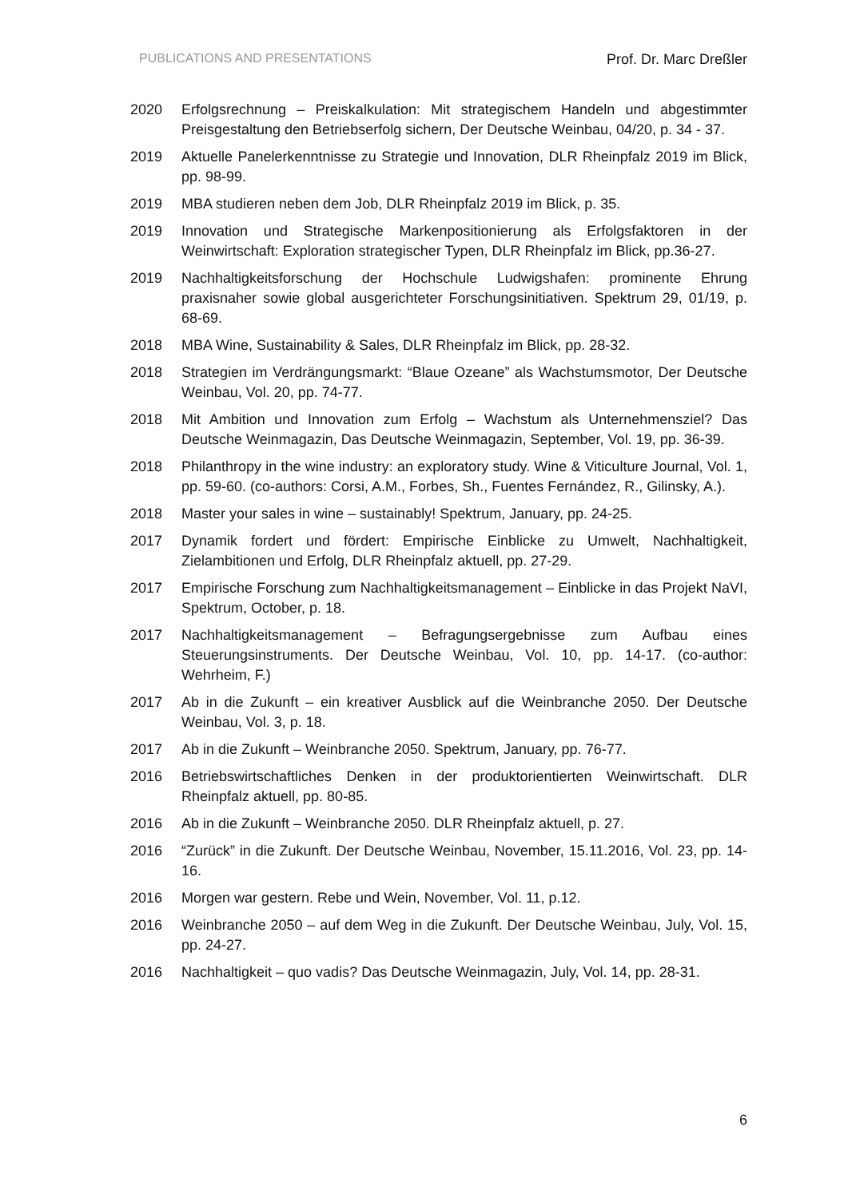PUBLICATIONS AND PRESENTATIONS Prof. Dr. Marc Dreßler
2020 Erfolgsrechnung – Preiskalkulation: Mit strategischem Handeln und abgestimmter Preisgestaltung den Betriebserfolg sichern, Der Deutsche Weinbau, 04/20, p. 34 - 37.
2019 Aktuelle Panelerkenntnisse zu Strategie und Innovation, DLR Rheinpfalz 2019 im Blick, pp. 98-99.
2019 MBA studieren neben dem Job, DLR Rheinpfalz 2019 im Blick, p. 35.
2019 Innovation und Strategische Markenpositionierung als Erfolgsfaktoren in der Weinwirtschaft: Exploration strategischer Typen, DLR Rheinpfalz im Blick, pp.36-27.
2019 Nachhaltigkeitsforschung der Hochschule Ludwigshafen: prominente Ehrung praxisnaher sowie global ausgerichteter Forschungsinitiativen. Spektrum 29, 01/19, p. 68-69.
2018 MBA Wine, Sustainability & Sales, DLR Rheinpfalz im Blick, pp. 28-32.
2018 Strategien im Verdrängungsmarkt: “Blaue Ozeane” als Wachstumsmotor, Der Deutsche Weinbau, Vol. 20, pp. 74-77.
2018 Mit Ambition und Innovation zum Erfolg – Wachstum als Unternehmensziel? Das Deutsche Weinmagazin, Das Deutsche Weinmagazin, September, Vol. 19, pp. 36-39.
2018 Philanthropy in the wine industry: an exploratory study. Wine & Viticulture Journal, Vol. 1, pp. 59-60. (co-authors: Corsi, A.M., Forbes, Sh., Fuentes Fernández, R., Gilinsky, A.).
2018 Master your sales in wine – sustainably! Spektrum, January, pp. 24-25.
2017 Dynamik fordert und fördert: Empirische Einblicke zu Umwelt, Nachhaltigkeit, Zielambitionen und Erfolg, DLR Rheinpfalz aktuell, pp. 27-29.
2017 Empirische Forschung zum Nachhaltigkeitsmanagement – Einblicke in das Projekt NaVI, Spektrum, October, p. 18.
2017 Nachhaltigkeitsmanagement – Befragungsergebnisse zum Aufbau eines Steuerungsinstruments. Der Deutsche Weinbau, Vol. 10, pp. 14-17. (co-author: Wehrheim, F.)
2017 Ab in die Zukunft – ein kreativer Ausblick auf die Weinbranche 2050. Der Deutsche Weinbau, Vol. 3, p. 18.
2017 Ab in die Zukunft – Weinbranche 2050. Spektrum, January, pp. 76-77.
2016 Betriebswirtschaftliches Denken in der produktorientierten Weinwirtschaft. DLR Rheinpfalz aktuell, pp. 80-85.
2016 Ab in die Zukunft – Weinbranche 2050. DLR Rheinpfalz aktuell, p. 27.
2016 “Zurück” in die Zukunft. Der Deutsche Weinbau, November, 15.11.2016, Vol. 23, pp. 14-16.
2016 Morgen war gestern. Rebe und Wein, November, Vol. 11, p.12.
2016 Weinbranche 2050 – auf dem Weg in die Zukunft. Der Deutsche Weinbau, July, Vol. 15, pp. 24-27.
2016 Nachhaltigkeit – quo vadis? Das Deutsche Weinmagazin, July, Vol. 14, pp. 28-31.
6